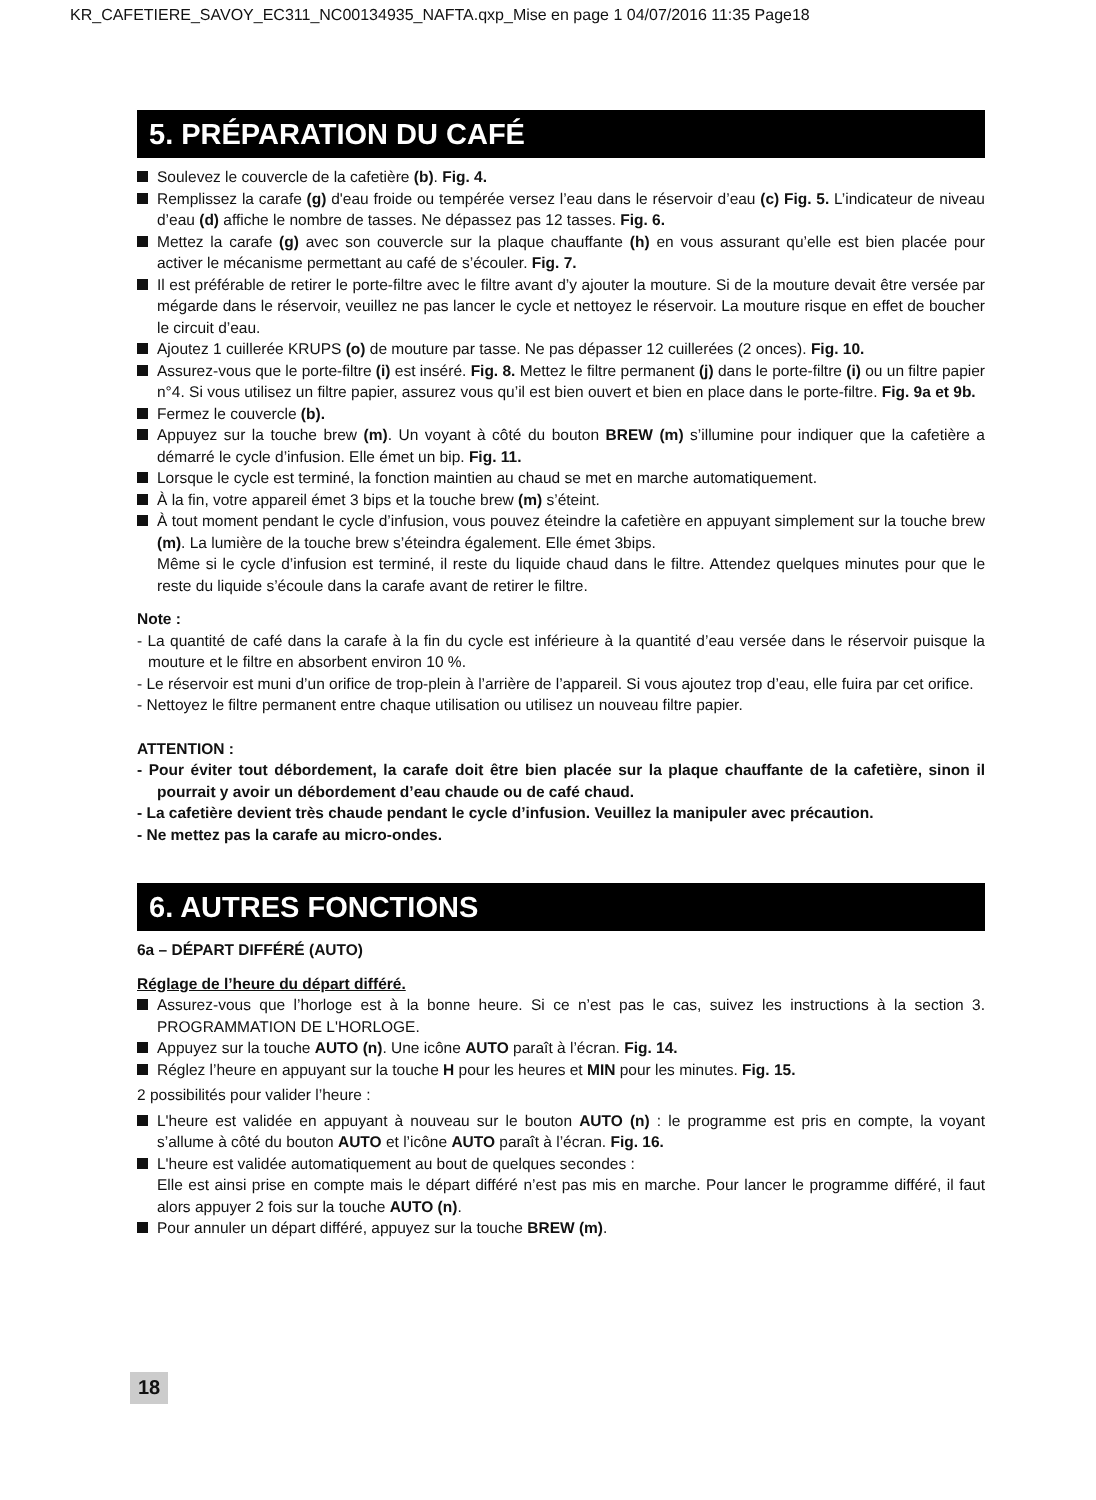KR_CAFETIERE_SAVOY_EC311_NC00134935_NAFTA.qxp_Mise en page 1 04/07/2016 11:35 Page18
5. PRÉPARATION DU CAFÉ
Soulevez le couvercle de la cafetière (b). Fig. 4.
Remplissez la carafe (g) d'eau froide ou tempérée versez l’eau dans le réservoir d’eau (c) Fig. 5. L’indicateur de niveau d’eau (d) affiche le nombre de tasses. Ne dépassez pas 12 tasses. Fig. 6.
Mettez la carafe (g) avec son couvercle sur la plaque chauffante (h) en vous assurant qu’elle est bien placée pour activer le mécanisme permettant au café de s’écouler. Fig. 7.
Il est préférable de retirer le porte-filtre avec le filtre avant d’y ajouter la mouture. Si de la mouture devait être versée par mégarde dans le réservoir, veuillez ne pas lancer le cycle et nettoyez le réservoir. La mouture risque en effet de boucher le circuit d’eau.
Ajoutez 1 cuillerée KRUPS (o) de mouture par tasse. Ne pas dépasser 12 cuillerées (2 onces). Fig. 10.
Assurez-vous que le porte-filtre (i) est inséré. Fig. 8. Mettez le filtre permanent (j) dans le porte-filtre (i) ou un filtre papier n°4. Si vous utilisez un filtre papier, assurez vous qu’il est bien ouvert et bien en place dans le porte-filtre. Fig. 9a et 9b.
Fermez le couvercle (b).
Appuyez sur la touche brew (m). Un voyant à côté du bouton BREW (m) s’illumine pour indiquer que la cafetière a démarré le cycle d’infusion. Elle émet un bip. Fig. 11.
Lorsque le cycle est terminé, la fonction maintien au chaud se met en marche automatiquement.
À la fin, votre appareil émet 3 bips et la touche brew (m) s’éteint.
À tout moment pendant le cycle d’infusion, vous pouvez éteindre la cafetière en appuyant simplement sur la touche brew (m). La lumière de la touche brew s’éteindra également. Elle émet 3bips.
Même si le cycle d’infusion est terminé, il reste du liquide chaud dans le filtre. Attendez quelques minutes pour que le reste du liquide s’écoule dans la carafe avant de retirer le filtre.
Note :
- La quantité de café dans la carafe à la fin du cycle est inférieure à la quantité d’eau versée dans le réservoir puisque la mouture et le filtre en absorbent environ 10 %.
- Le réservoir est muni d’un orifice de trop-plein à l’arrière de l’appareil. Si vous ajoutez trop d’eau, elle fuira par cet orifice.
- Nettoyez le filtre permanent entre chaque utilisation ou utilisez un nouveau filtre papier.
ATTENTION :
- Pour éviter tout débordement, la carafe doit être bien placée sur la plaque chauffante de la cafetière, sinon il pourrait y avoir un débordement d’eau chaude ou de café chaud.
- La cafetière devient très chaude pendant le cycle d’infusion. Veuillez la manipuler avec précaution.
- Ne mettez pas la carafe au micro-ondes.
6. AUTRES FONCTIONS
6a – DÉPART DIFFÉRÉ (AUTO)
Réglage de l’heure du départ différé.
Assurez-vous que l’horloge est à la bonne heure. Si ce n’est pas le cas, suivez les instructions à la section 3. PROGRAMMATION DE L'HORLOGE.
Appuyez sur la touche AUTO (n). Une icône AUTO paraît à l’écran. Fig. 14.
Réglez l’heure en appuyant sur la touche H pour les heures et MIN pour les minutes. Fig. 15.
2 possibilités pour valider l’heure :
L'heure est validée en appuyant à nouveau sur le bouton AUTO (n) : le programme est pris en compte, la voyant s’allume à côté du bouton AUTO et l’icône AUTO paraît à l’écran. Fig. 16.
L'heure est validée automatiquement au bout de quelques secondes :
Elle est ainsi prise en compte mais le départ différé n’est pas mis en marche. Pour lancer le programme différé, il faut alors appuyer 2 fois sur la touche AUTO (n).
Pour annuler un départ différé, appuyez sur la touche BREW (m).
18